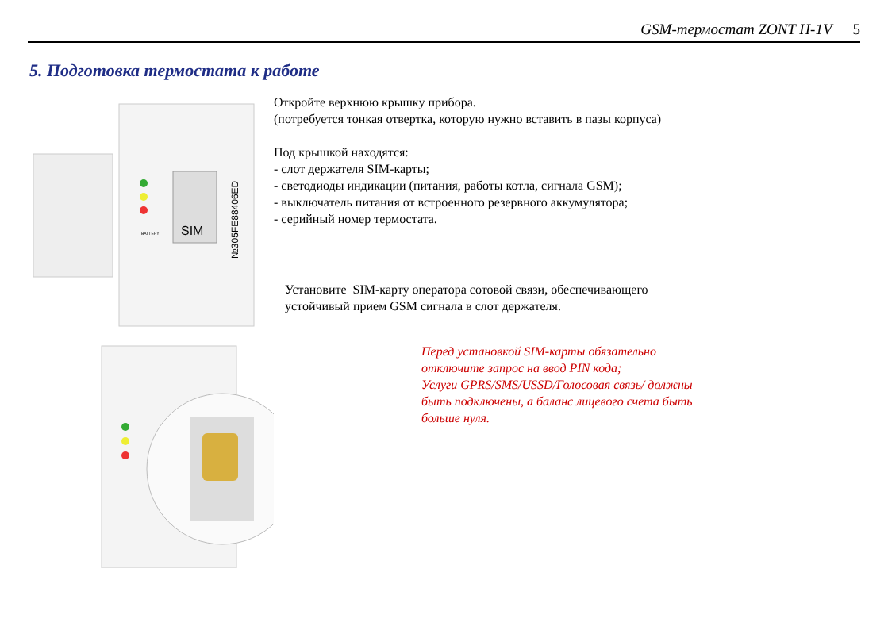GSM-термостат ZONT H-1V 5
5. Подготовка термостата к работе
SIM
BATTERY
№305FE88406ED
Откройте верхнюю крышку прибора.
(потребуется тонкая отвертка, которую нужно вставить в пазы корпуса)
Под крышкой находятся:
- слот держателя SIM-карты;
- светодиоды индикации (питания, работы котла, сигнала GSM);
- выключатель питания от встроенного резервного аккумулятора;
- серийный номер термостата.
Установите SIM-карту оператора сотовой связи, обеспечивающего
устойчивый прием GSM сигнала в слот держателя.
Перед установкой SIM-карты обязательно
отключите запрос на ввод PIN кода;
Услуги GPRS/SMS/USSD/Голосовая связь/ должны
быть подключены, а баланс лицевого счета быть
больше нуля.